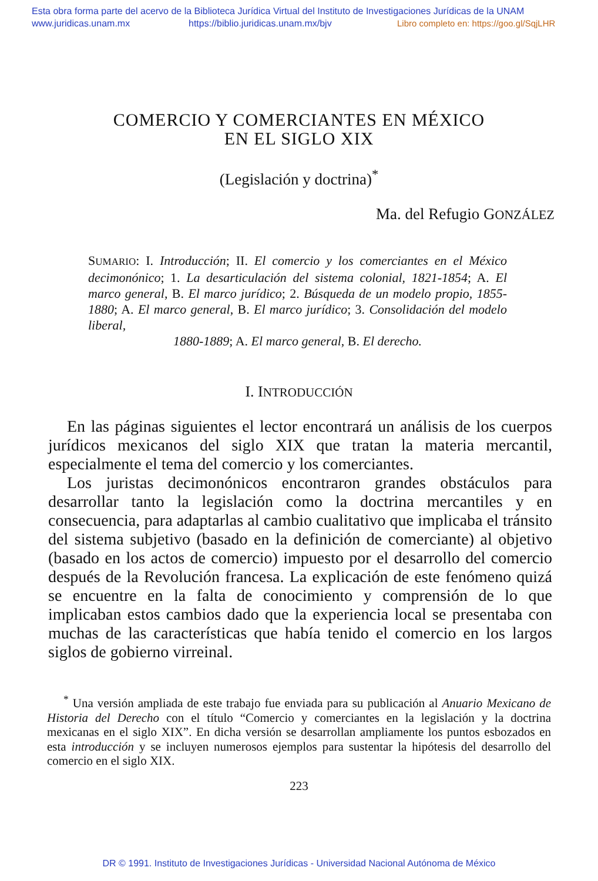Esta obra forma parte del acervo de la Biblioteca Jurídica Virtual del Instituto de Investigaciones Jurídicas de la UNAM
www.juridicas.unam.mx https://biblio.juridicas.unam.mx/bjv Libro completo en: https://goo.gl/SqjLHR
COMERCIO Y COMERCIANTES EN MÉXICO
EN EL SIGLO XIX
(Legislación y doctrina)<sup>*</sup>
Ma. del Refugio GONZÁLEZ
SUMARIO: I. Introducción; II. El comercio y los comerciantes en el México decimonónico; 1. La desarticulación del sistema colonial, 1821-1854; A. El marco general, B. El marco jurídico; 2. Búsqueda de un modelo propio, 1855-1880; A. El marco general, B. El marco jurídico; 3. Consolidación del modelo liberal,
1880-1889; A. El marco general, B. El derecho.
I. INTRODUCCIÓN
En las páginas siguientes el lector encontrará un análisis de los cuerpos jurídicos mexicanos del siglo XIX que tratan la materia mercantil, especialmente el tema del comercio y los comerciantes.
Los juristas decimonónicos encontraron grandes obstáculos para desarrollar tanto la legislación como la doctrina mercantiles y en consecuencia, para adaptarlas al cambio cualitativo que implicaba el tránsito del sistema subjetivo (basado en la definición de comerciante) al objetivo (basado en los actos de comercio) impuesto por el desarrollo del comercio después de la Revolución francesa. La explicación de este fenómeno quizá se encuentre en la falta de conocimiento y comprensión de lo que implicaban estos cambios dado que la experiencia local se presentaba con muchas de las características que había tenido el comercio en los largos siglos de gobierno virreinal.
<sup>*</sup> Una versión ampliada de este trabajo fue enviada para su publicación al Anuario Mexicano de Historia del Derecho con el título “Comercio y comerciantes en la legislación y la doctrina mexicanas en el siglo XIX”. En dicha versión se desarrollan ampliamente los puntos esbozados en esta introducción y se incluyen numerosos ejemplos para sustentar la hipótesis del desarrollo del comercio en el siglo XIX.
223
DR © 1991. Instituto de Investigaciones Jurídicas - Universidad Nacional Autónoma de México